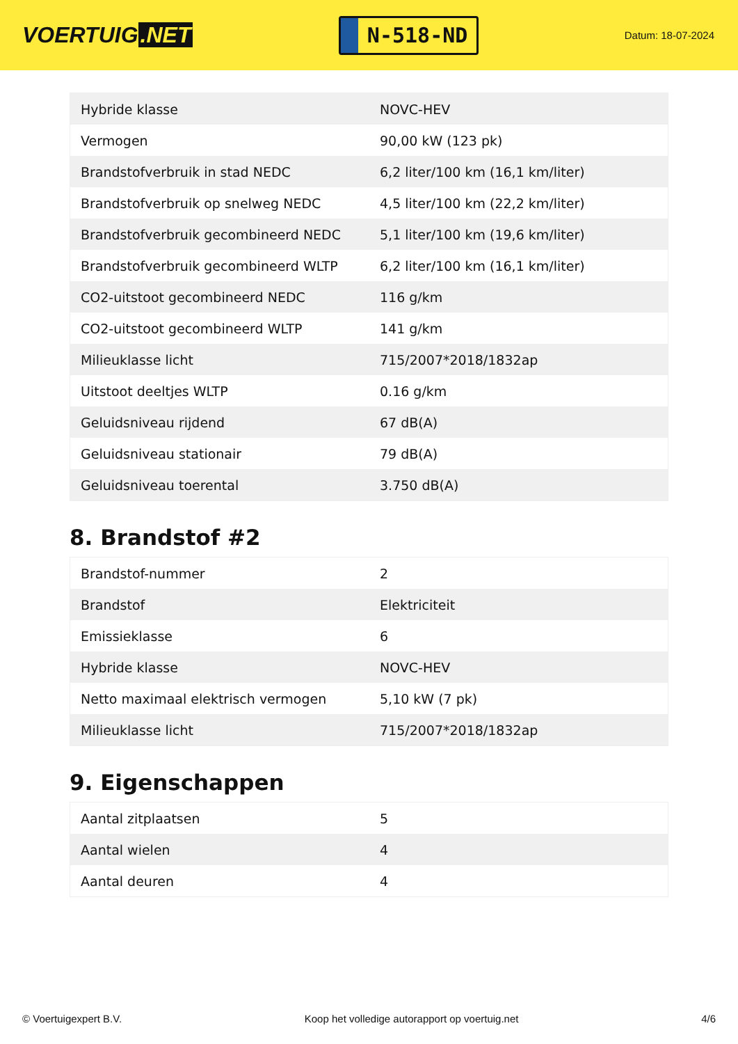VOERTUIG.NET
N-518-ND
Datum: 18-07-2024
| Hybride klasse | NOVC-HEV |
| Vermogen | 90,00 kW (123 pk) |
| Brandstofverbruik in stad NEDC | 6,2 liter/100 km (16,1 km/liter) |
| Brandstofverbruik op snelweg NEDC | 4,5 liter/100 km (22,2 km/liter) |
| Brandstofverbruik gecombineerd NEDC | 5,1 liter/100 km (19,6 km/liter) |
| Brandstofverbruik gecombineerd WLTP | 6,2 liter/100 km (16,1 km/liter) |
| CO2-uitstoot gecombineerd NEDC | 116 g/km |
| CO2-uitstoot gecombineerd WLTP | 141 g/km |
| Milieuklasse licht | 715/2007*2018/1832ap |
| Uitstoot deeltjes WLTP | 0.16 g/km |
| Geluidsniveau rijdend | 67 dB(A) |
| Geluidsniveau stationair | 79 dB(A) |
| Geluidsniveau toerental | 3.750 dB(A) |
8. Brandstof #2
| Brandstof-nummer | 2 |
| Brandstof | Elektriciteit |
| Emissieklasse | 6 |
| Hybride klasse | NOVC-HEV |
| Netto maximaal elektrisch vermogen | 5,10 kW (7 pk) |
| Milieuklasse licht | 715/2007*2018/1832ap |
9. Eigenschappen
| Aantal zitplaatsen | 5 |
| Aantal wielen | 4 |
| Aantal deuren | 4 |
© Voertuigexpert B.V. Koop het volledige autorapport op voertuig.net 4/6